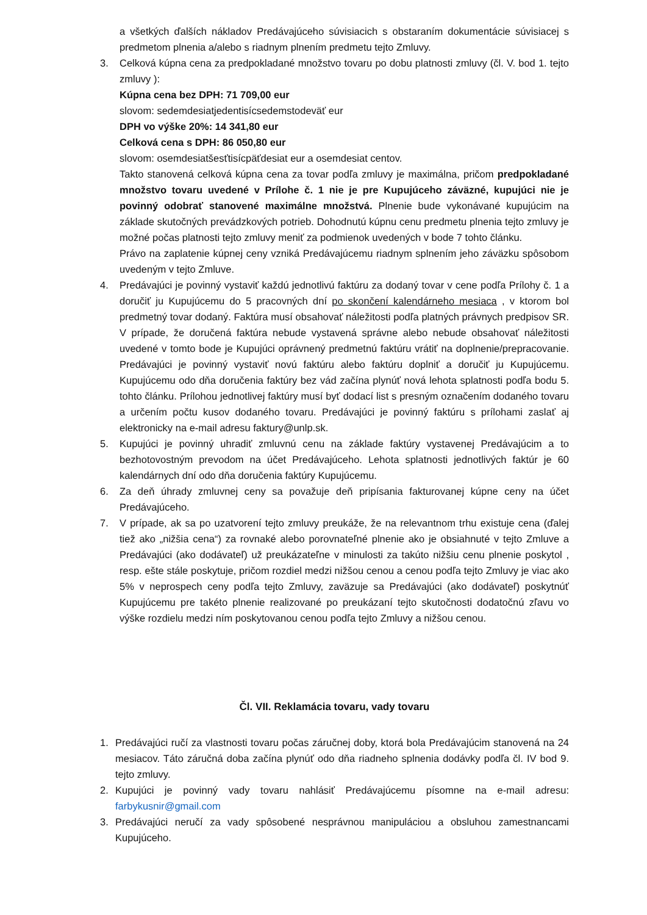a všetkých ďalších nákladov Predávajúceho súvisiacich s obstaraním dokumentácie súvisiacej s predmetom plnenia a/alebo s riadnym plnením predmetu tejto Zmluvy.
3. Celková kúpna cena za predpokladané množstvo tovaru po dobu platnosti zmluvy (čl. V. bod 1. tejto zmluvy ):
Kúpna cena bez DPH: 71 709,00 eur
slovom: sedemdesiatjedentisícsedemstodeväť eur
DPH vo výške 20%: 14 341,80 eur
Celková cena s DPH: 86 050,80 eur
slovom: osemdesiatšesťtisícpäťdesiat eur a osemdesiat centov.
Takto stanovená celková kúpna cena za tovar podľa zmluvy je maximálna, pričom predpokladané množstvo tovaru uvedené v Prílohe č. 1 nie je pre Kupujúceho záväzné, kupujúci nie je povinný odobrať stanovené maximálne množstvá. Plnenie bude vykonávané kupujúcim na základe skutočných prevádzkových potrieb. Dohodnutú kúpnu cenu predmetu plnenia tejto zmluvy je možné počas platnosti tejto zmluvy meniť za podmienok uvedených v bode 7 tohto článku.
Právo na zaplatenie kúpnej ceny vzniká Predávajúcemu riadnym splnením jeho záväzku spôsobom uvedeným v tejto Zmluve.
4. Predávajúci je povinný vystaviť každú jednotlivú faktúru za dodaný tovar v cene podľa Prílohy č. 1 a doručiť ju Kupujúcemu do 5 pracovných dní po skončení kalendárneho mesiaca , v ktorom bol predmetný tovar dodaný. Faktúra musí obsahovať náležitosti podľa platných právnych predpisov SR. V prípade, že doručená faktúra nebude vystavená správne alebo nebude obsahovať náležitosti uvedené v tomto bode je Kupujúci oprávnený predmetnú faktúru vrátiť na doplnenie/prepracovanie. Predávajúci je povinný vystaviť novú faktúru alebo faktúru doplniť a doručiť ju Kupujúcemu. Kupujúcemu odo dňa doručenia faktúry bez vád začína plynúť nová lehota splatnosti podľa bodu 5. tohto článku. Prílohou jednotlivej faktúry musí byť dodací list s presným označením dodaného tovaru a určením počtu kusov dodaného tovaru. Predávajúci je povinný faktúru s prílohami zaslať aj elektronicky na e-mail adresu faktury@unlp.sk.
5. Kupujúci je povinný uhradiť zmluvnú cenu na základe faktúry vystavenej Predávajúcim a to bezhotovostným prevodom na účet Predávajúceho. Lehota splatnosti jednotlivých faktúr je 60 kalendárnych dní odo dňa doručenia faktúry Kupujúcemu.
6. Za deň úhrady zmluvnej ceny sa považuje deň pripísania fakturovanej kúpne ceny na účet Predávajúceho.
7. V prípade, ak sa po uzatvorení tejto zmluvy preukáže, že na relevantnom trhu existuje cena (ďalej tiež ako „nižšia cena“) za rovnaké alebo porovnateľné plnenie ako je obsiahnuté v tejto Zmluve a Predávajúci (ako dodávateľ) už preukázateľne v minulosti za takúto nižšiu cenu plnenie poskytol , resp. ešte stále poskytuje, pričom rozdiel medzi nižšou cenou a cenou podľa tejto Zmluvy je viac ako 5% v neprospech ceny podľa tejto Zmluvy, zaväzuje sa Predávajúci (ako dodávateľ) poskytnúť Kupujúcemu pre takéto plnenie realizované po preukázaní tejto skutočnosti dodatočnú zľavu vo výške rozdielu medzi ním poskytovanou cenou podľa tejto Zmluvy a nižšou cenou.
Čl. VII. Reklamácia tovaru, vady tovaru
1. Predávajúci ručí za vlastnosti tovaru počas záručnej doby, ktorá bola Predávajúcim stanovená na 24 mesiacov. Táto záručná doba začína plynúť odo dňa riadneho splnenia dodávky podľa čl. IV bod 9. tejto zmluvy.
2. Kupujúci je povinný vady tovaru nahlásiť Predávajúcemu písomne na e-mail adresu: farbykusnir@gmail.com
3. Predávajúci neručí za vady spôsobené nesprávnou manipuláciou a obsluhou zamestnancami Kupujúceho.